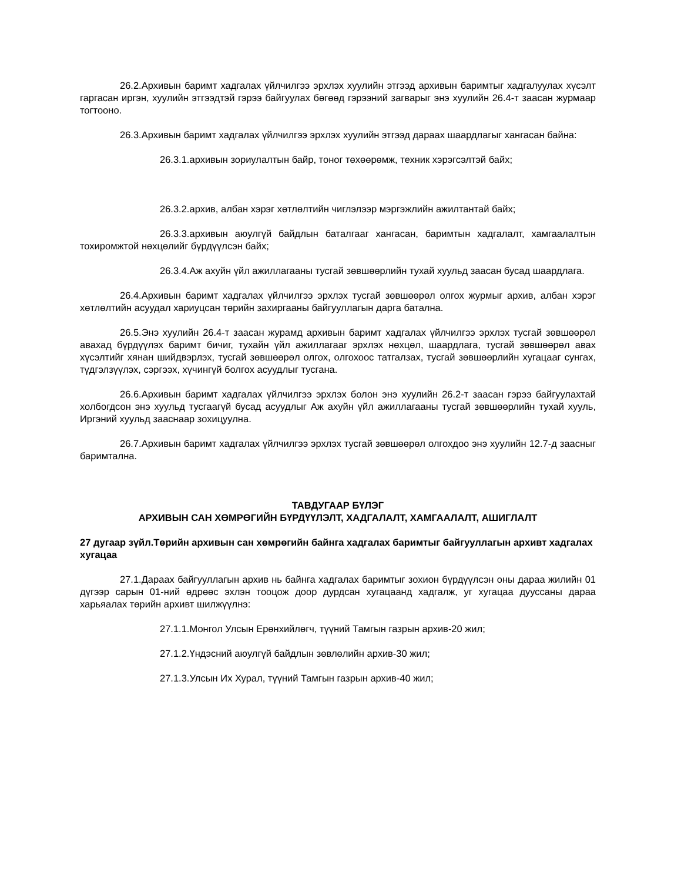26.2.Архивын баримт хадгалах үйлчилгээ эрхлэх хуулийн этгээд архивын баримтыг хадгалуулах хүсэлт гаргасан иргэн, хуулийн этгээдтэй гэрээ байгуулах бөгөөд гэрээний загварыг энэ хуулийн 26.4-т заасан журмаар тогтооно.
26.3.Архивын баримт хадгалах үйлчилгээ эрхлэх хуулийн этгээд дараах шаардлагыг хангасан байна:
26.3.1.архивын зориулалтын байр, тоног төхөөрөмж, техник хэрэгсэлтэй байх;
26.3.2.архив, албан хэрэг хөтлөлтийн чиглэлээр мэргэжлийн ажилтантай байх;
26.3.3.архивын аюулгүй байдлын баталгааг хангасан, баримтын хадгалалт, хамгаалалтын тохиромжтой нөхцөлийг бүрдүүлсэн байх;
26.3.4.Аж ахуйн үйл ажиллагааны тусгай зөвшөөрлийн тухай хуульд заасан бусад шаардлага.
26.4.Архивын баримт хадгалах үйлчилгээ эрхлэх тусгай зөвшөөрөл олгох журмыг архив, албан хэрэг хөтлөлтийн асуудал хариуцсан төрийн захиргааны байгууллагын дарга батална.
26.5.Энэ хуулийн 26.4-т заасан журамд архивын баримт хадгалах үйлчилгээ эрхлэх тусгай зөвшөөрөл авахад бүрдүүлэх баримт бичиг, тухайн үйл ажиллагааг эрхлэх нөхцөл, шаардлага, тусгай зөвшөөрөл авах хүсэлтийг хянан шийдвэрлэх, тусгай зөвшөөрөл олгох, олгохоос татгалзах, тусгай зөвшөөрлийн хугацааг сунгах, түдгэлзүүлэх, сэргээх, хүчингүй болгох асуудлыг тусгана.
26.6.Архивын баримт хадгалах үйлчилгээ эрхлэх болон энэ хуулийн 26.2-т заасан гэрээ байгуулахтай холбогдсон энэ хуульд тусгаагүй бусад асуудлыг Аж ахуйн үйл ажиллагааны тусгай зөвшөөрлийн тухай хууль, Иргэний хуульд зааснаар зохицуулна.
26.7.Архивын баримт хадгалах үйлчилгээ эрхлэх тусгай зөвшөөрөл олгохдоо энэ хуулийн 12.7-д заасныг баримтална.
ТАВДУГААР БҮЛЭГ
АРХИВЫН САН ХӨМРӨГИЙН БҮРДҮҮЛЭЛТ, ХАДГАЛАЛТ, ХАМГААЛАЛТ, АШИГЛАЛТ
27 дугаар зүйл.Төрийн архивын сан хөмрөгийн байнга хадгалах баримтыг байгууллагын архивт хадгалах хугацаа
27.1.Дараах байгууллагын архив нь байнга хадгалах баримтыг зохион бүрдүүлсэн оны дараа жилийн 01 дүгээр сарын 01-ний өдрөөс эхлэн тооцож доор дурдсан хугацаанд хадгалж, уг хугацаа дууссаны дараа харьяалах төрийн архивт шилжүүлнэ:
27.1.1.Монгол Улсын Ерөнхийлөгч, түүний Тамгын газрын архив-20 жил;
27.1.2.Үндэсний аюулгүй байдлын зөвлөлийн архив-30 жил;
27.1.3.Улсын Их Хурал, түүний Тамгын газрын архив-40 жил;